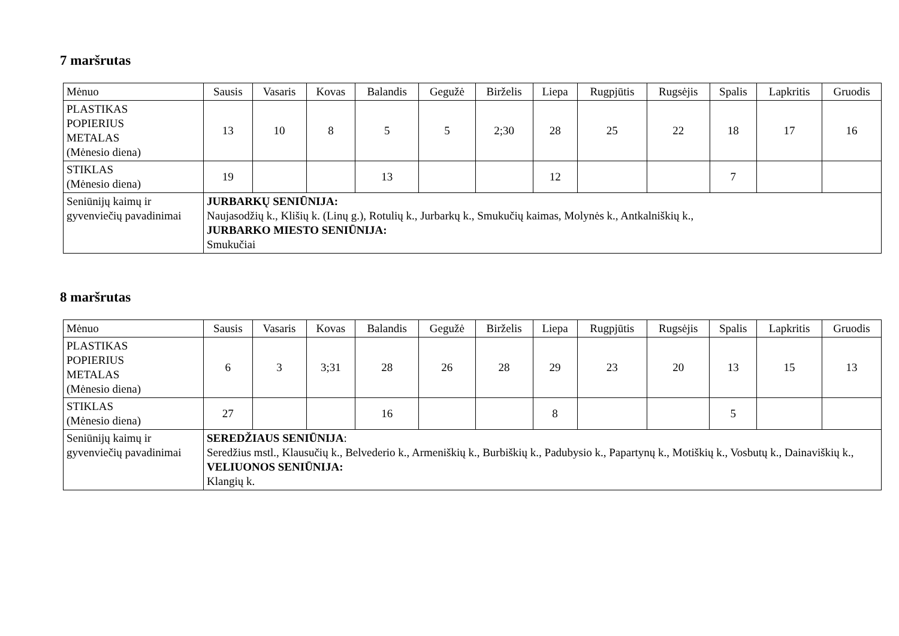7 maršrutas
| Mėnuo | Sausis | Vasaris | Kovas | Balandis | Gegužė | Birželis | Liepa | Rugpjūtis | Rugsėjis | Spalis | Lapkritis | Gruodis |
| PLASTIKAS POPIERIUS METALAS (Mėnesio diena) | 13 | 10 | 8 | 5 | 5 | 2;30 | 28 | 25 | 22 | 18 | 17 | 16 |
| STIKLAS (Mėnesio diena) | 19 | | | 13 | | | 12 | | | 7 | | |
| Seniūnijų kaimų ir gyvenviečių pavadinimai | JURBARKŲ SENIŪNIJA: Naujasodžių k., Klišių k. (Linų g.), Rotulių k., Jurbarkų k., Smukučių kaimas, Molynės k., Antkalniškių k., JURBARKO MIESTO SENIŪNIJA: Smukučiai | | | | | | | | | | | |
8 maršrutas
| Mėnuo | Sausis | Vasaris | Kovas | Balandis | Gegužė | Birželis | Liepa | Rugpjūtis | Rugsėjis | Spalis | Lapkritis | Gruodis |
| PLASTIKAS POPIERIUS METALAS (Mėnesio diena) | 6 | 3 | 3;31 | 28 | 26 | 28 | 29 | 23 | 20 | 13 | 15 | 13 |
| STIKLAS (Mėnesio diena) | 27 | | | 16 | | | 8 | | | 5 | | |
| Seniūnijų kaimų ir gyvenviečių pavadinimai | SEREDŽIAUS SENIŪNIJA : Seredžius mstl., Klausučių k., Belvederio k., Armeniškių k., Burbiškių k., Padubysio k., Papartynų k., Motiškių k., Vosbutų k., Dainaviškių k., VELIUONOS SENIŪNIJA: Klangių k. | | | | | | | | | | | |